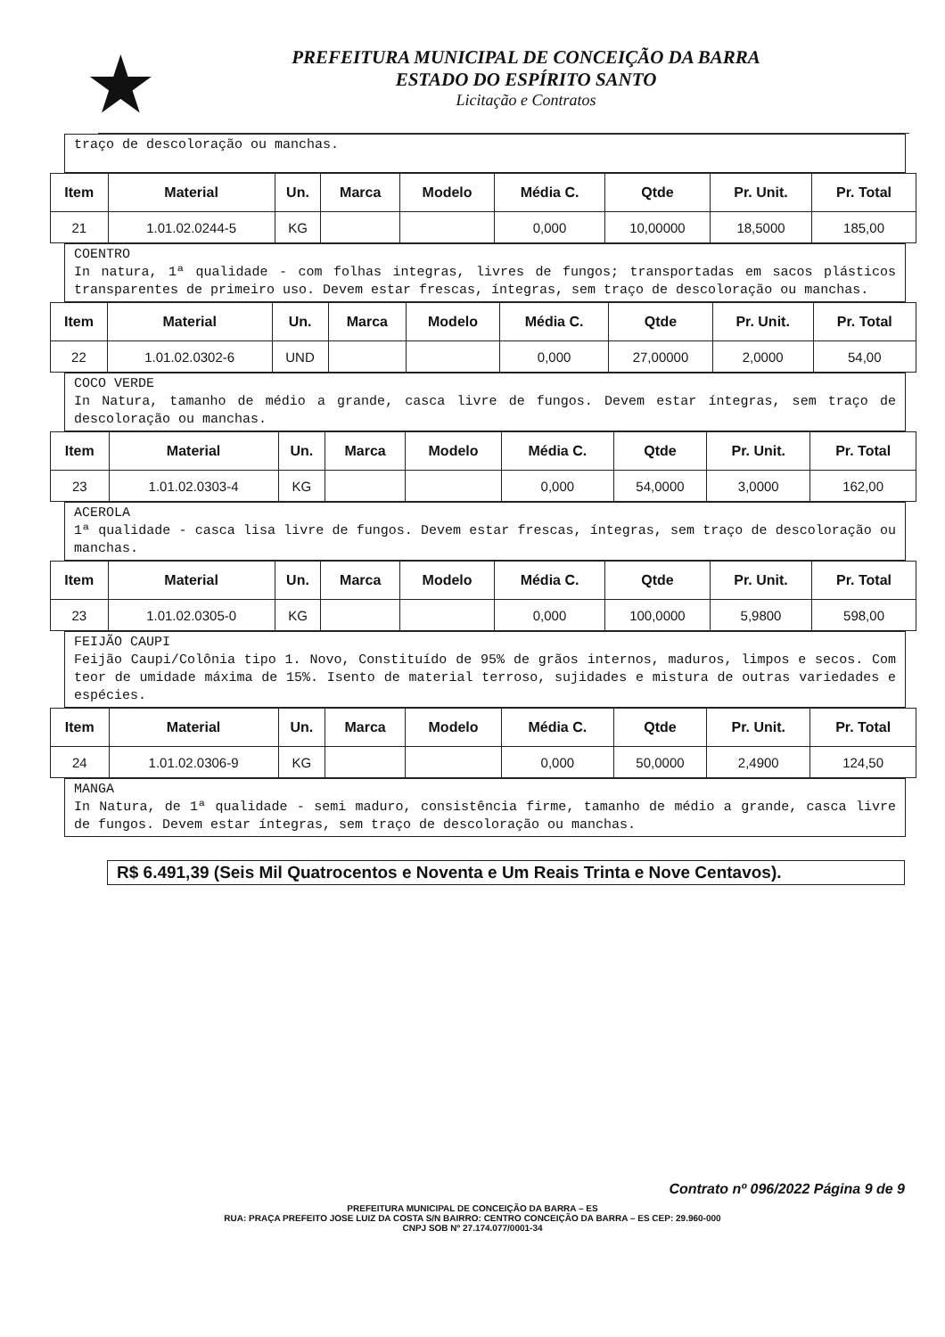★
PREFEITURA MUNICIPAL DE CONCEIÇÃO DA BARRA
ESTADO DO ESPÍRITO SANTO
Licitação e Contratos
traço de descoloração ou manchas.
| Item | Material | Un. | Marca | Modelo | Média C. | Qtde | Pr. Unit. | Pr. Total |
| --- | --- | --- | --- | --- | --- | --- | --- | --- |
| 21 | 1.01.02.0244-5 | KG | | | 0,000 | 10,00000 | 18,5000 | 185,00 |
COENTRO
In natura, 1ª qualidade - com folhas integras, livres de fungos; transportadas em sacos plásticos transparentes de primeiro uso. Devem estar frescas, íntegras, sem traço de descoloração ou manchas.
| Item | Material | Un. | Marca | Modelo | Média C. | Qtde | Pr. Unit. | Pr. Total |
| --- | --- | --- | --- | --- | --- | --- | --- | --- |
| 22 | 1.01.02.0302-6 | UND | | | 0,000 | 27,00000 | 2,0000 | 54,00 |
COCO VERDE
In Natura, tamanho de médio a grande, casca livre de fungos. Devem estar íntegras, sem traço de descoloração ou manchas.
| Item | Material | Un. | Marca | Modelo | Média C. | Qtde | Pr. Unit. | Pr. Total |
| --- | --- | --- | --- | --- | --- | --- | --- | --- |
| 23 | 1.01.02.0303-4 | KG | | | 0,000 | 54,0000 | 3,0000 | 162,00 |
ACEROLA
1ª qualidade - casca lisa livre de fungos. Devem estar frescas, íntegras, sem traço de descoloração ou manchas.
| Item | Material | Un. | Marca | Modelo | Média C. | Qtde | Pr. Unit. | Pr. Total |
| --- | --- | --- | --- | --- | --- | --- | --- | --- |
| 23 | 1.01.02.0305-0 | KG | | | 0,000 | 100,0000 | 5,9800 | 598,00 |
FEIJÃO CAUPI
Feijão Caupi/Colônia tipo 1. Novo, Constituído de 95% de grãos internos, maduros, limpos e secos. Com teor de umidade máxima de 15%. Isento de material terroso, sujidades e mistura de outras variedades e espécies.
| Item | Material | Un. | Marca | Modelo | Média C. | Qtde | Pr. Unit. | Pr. Total |
| --- | --- | --- | --- | --- | --- | --- | --- | --- |
| 24 | 1.01.02.0306-9 | KG | | | 0,000 | 50,0000 | 2,4900 | 124,50 |
MANGA
In Natura, de 1ª qualidade - semi maduro, consistência firme, tamanho de médio a grande, casca livre de fungos. Devem estar íntegras, sem traço de descoloração ou manchas.
R$ 6.491,39 (Seis Mil Quatrocentos e Noventa e Um Reais Trinta e Nove Centavos).
Contrato nº 096/2022 Página 9 de 9
PREFEITURA MUNICIPAL DE CONCEIÇÃO DA BARRA – ES
RUA: PRAÇA PREFEITO JOSE LUIZ DA COSTA S/N BAIRRO: CENTRO CONCEIÇÃO DA BARRA – ES CEP: 29.960-000
CNPJ SOB Nº 27.174.077/0001-34